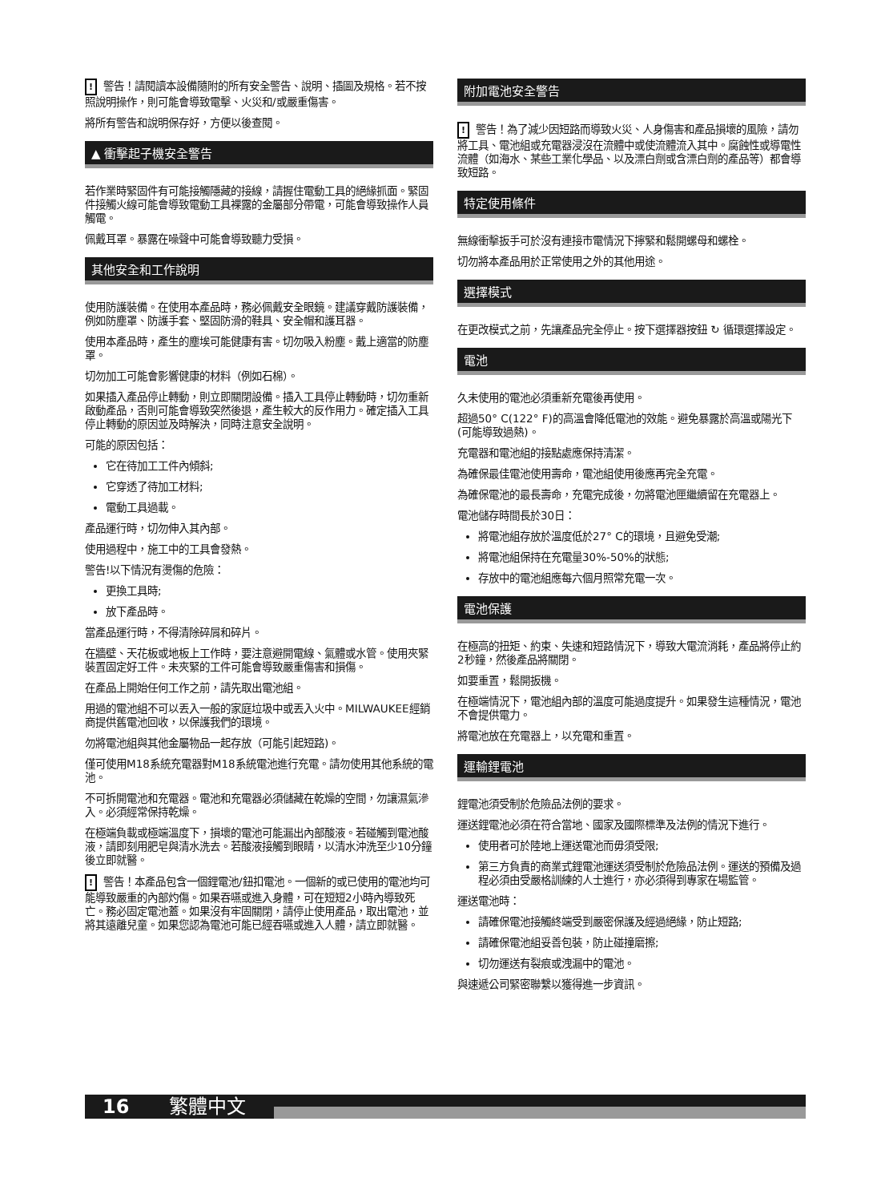! 警告！請閱讀本設備隨附的所有安全警告、說明、插圖及規格。若不按照說明操作，則可能會導致電擊、火災和/或嚴重傷害。
將所有警告和說明保存好，方便以後查閱。
▲ 衝擊起子機安全警告
若作業時緊固件有可能接觸隱藏的接線，請握住電動工具的絕緣抓面。緊固件接觸火線可能會導致電動工具裸露的金屬部分帶電，可能會導致操作人員觸電。
佩戴耳罩。暴露在噪聲中可能會導致聽力受損。
其他安全和工作說明
使用防護裝備。在使用本產品時，務必佩戴安全眼鏡。建議穿戴防護裝備，例如防塵罩、防護手套、堅固防滑的鞋具、安全帽和護耳器。
使用本產品時，產生的塵埃可能健康有害。切勿吸入粉塵。戴上適當的防塵罩。
切勿加工可能會影響健康的材料（例如石棉）。
如果插入產品停止轉動，則立即關閉設備。插入工具停止轉動時，切勿重新啟動產品，否則可能會導致突然後退，產生較大的反作用力。確定插入工具停止轉動的原因並及時解決，同時注意安全說明。
可能的原因包括：
它在待加工工件內傾斜;
它穿透了待加工材料;
電動工具過載。
產品運行時，切勿伸入其內部。
使用過程中，施工中的工具會發熱。
警告!以下情況有燙傷的危險：
更換工具時;
放下產品時。
當產品運行時，不得清除碎屑和碎片。
在牆壁、天花板或地板上工作時，要注意避開電線、氣體或水管。使用夾緊裝置固定好工件。未夾緊的工件可能會導致嚴重傷害和損傷。
在產品上開始任何工作之前，請先取出電池組。
用過的電池組不可以丟入一般的家庭垃圾中或丟入火中。MILWAUKEE經銷商提供舊電池回收，以保護我們的環境。
勿將電池組與其他金屬物品一起存放（可能引起短路)。
僅可使用M18系統充電器對M18系統電池進行充電。請勿使用其他系統的電池。
不可拆開電池和充電器。電池和充電器必須儲藏在乾燥的空間，勿讓濕氣滲入。必須經常保持乾燥。
在極端負載或極端溫度下，損壞的電池可能漏出內部酸液。若碰觸到電池酸液，請即刻用肥皂與清水洗去。若酸液接觸到眼睛，以清水沖洗至少10分鐘後立即就醫。
! 警告！本產品包含一個鋰電池/鈕扣電池。一個新的或已使用的電池均可能導致嚴重的內部灼傷。如果吞嚥或進入身體，可在短短2小時內導致死亡。務必固定電池蓋。如果沒有牢固關閉，請停止使用產品，取出電池，並將其遠離兒童。如果您認為電池可能已經吞嚥或進入人體，請立即就醫。
附加電池安全警告
! 警告！為了減少因短路而導致火災、人身傷害和產品損壞的風險，請勿將工具、電池組或充電器浸沒在流體中或使流體流入其中。腐蝕性或導電性流體（如海水、某些工業化學品、以及漂白劑或含漂白劑的產品等）都會導致短路。
特定使用條件
無線衝擊扳手可於沒有連接市電情況下擰緊和鬆開螺母和螺栓。
切勿將本產品用於正常使用之外的其他用途。
選擇模式
在更改模式之前，先讓產品完全停止。按下選擇器按鈕 ↻ 循環選擇設定。
電池
久未使用的電池必須重新充電後再使用。
超過50° C(122° F)的高溫會降低電池的效能。避免暴露於高溫或陽光下(可能導致過熱)。
充電器和電池組的接點處應保持清潔。
為確保最佳電池使用壽命，電池組使用後應再完全充電。
為確保電池的最長壽命，充電完成後，勿將電池匣繼續留在充電器上。
電池儲存時間長於30日：
將電池組存放於溫度低於27° C的環境，且避免受潮;
將電池組保持在充電量30%-50%的狀態;
存放中的電池組應每六個月照常充電一次。
電池保護
在極高的扭矩、約束、失速和短路情況下，導致大電流消耗，產品將停止約2秒鐘，然後產品將關閉。
如要重置，鬆開扳機。
在極端情況下，電池組內部的溫度可能過度提升。如果發生這種情況，電池不會提供電力。
將電池放在充電器上，以充電和重置。
運輸鋰電池
鋰電池須受制於危險品法例的要求。
運送鋰電池必須在符合當地、國家及國際標準及法例的情況下進行。
使用者可於陸地上運送電池而毋須受限;
第三方負責的商業式鋰電池運送須受制於危險品法例。運送的預備及過程必須由受嚴格訓練的人士進行，亦必須得到專家在場監管。
運送電池時：
請確保電池接觸終端受到嚴密保護及經過絕緣，防止短路;
請確保電池組妥善包裝，防止碰撞磨擦;
切勿運送有裂痕或洩漏中的電池。
與速遞公司緊密聯繫以獲得進一步資訊。
16 繁體中文